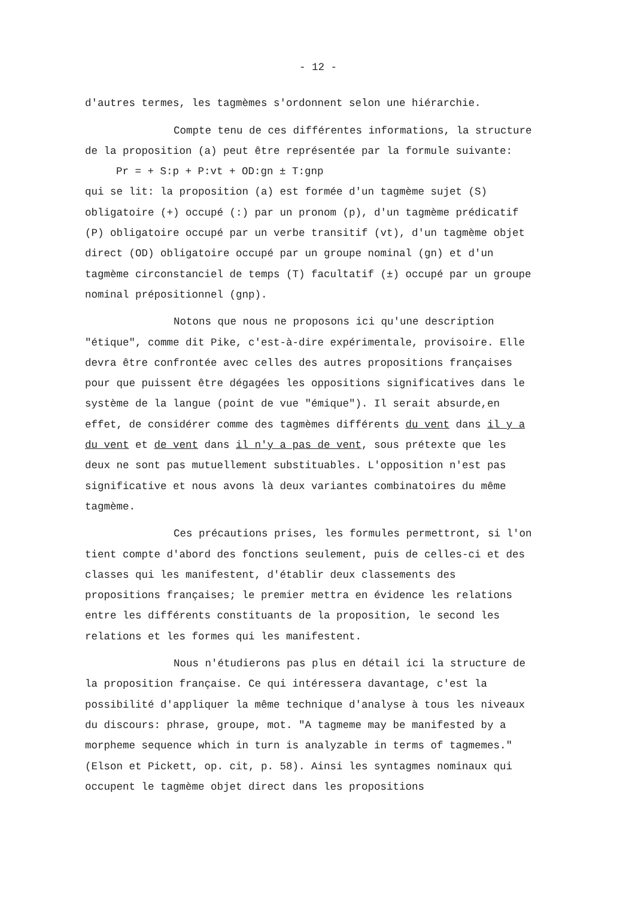- 12 -
d'autres termes, les tagmèmes s'ordonnent selon une hiérarchie.
Compte tenu de ces différentes informations, la structure de la proposition (a) peut être représentée par la formule suivante:
Pr = + S:p + P:vt + OD:gn ± T:gnp
qui se lit: la proposition (a) est formée d'un tagmème sujet (S) obligatoire (+) occupé (:) par un pronom (p), d'un tagmème prédicatif (P) obligatoire occupé par un verbe transitif (vt), d'un tagmème objet direct (OD) obligatoire occupé par un groupe nominal (gn) et d'un tagmème circonstanciel de temps (T) facultatif (±) occupé par un groupe nominal prépositionnel (gnp).
Notons que nous ne proposons ici qu'une description "étique", comme dit Pike, c'est-à-dire expérimentale, provisoire. Elle devra être confrontée avec celles des autres propositions françaises pour que puissent être dégagées les oppositions significatives dans le système de la langue (point de vue "émique"). Il serait absurde,en effet, de considérer comme des tagmèmes différents du vent dans il y a du vent et de vent dans il n'y a pas de vent, sous prétexte que les deux ne sont pas mutuellement substituables. L'opposition n'est pas significative et nous avons là deux variantes combinatoires du même tagmème.
Ces précautions prises, les formules permettront, si l'on tient compte d'abord des fonctions seulement, puis de celles-ci et des classes qui les manifestent, d'établir deux classements des propositions françaises; le premier mettra en évidence les relations entre les différents constituants de la proposition, le second les relations et les formes qui les manifestent.
Nous n'étudierons pas plus en détail ici la structure de la proposition française. Ce qui intéressera davantage, c'est la possibilité d'appliquer la même technique d'analyse à tous les niveaux du discours: phrase, groupe, mot. "A tagmeme may be manifested by a morpheme sequence which in turn is analyzable in terms of tagmemes." (Elson et Pickett, op. cit, p. 58). Ainsi les syntagmes nominaux qui occupent le tagmème objet direct dans les propositions